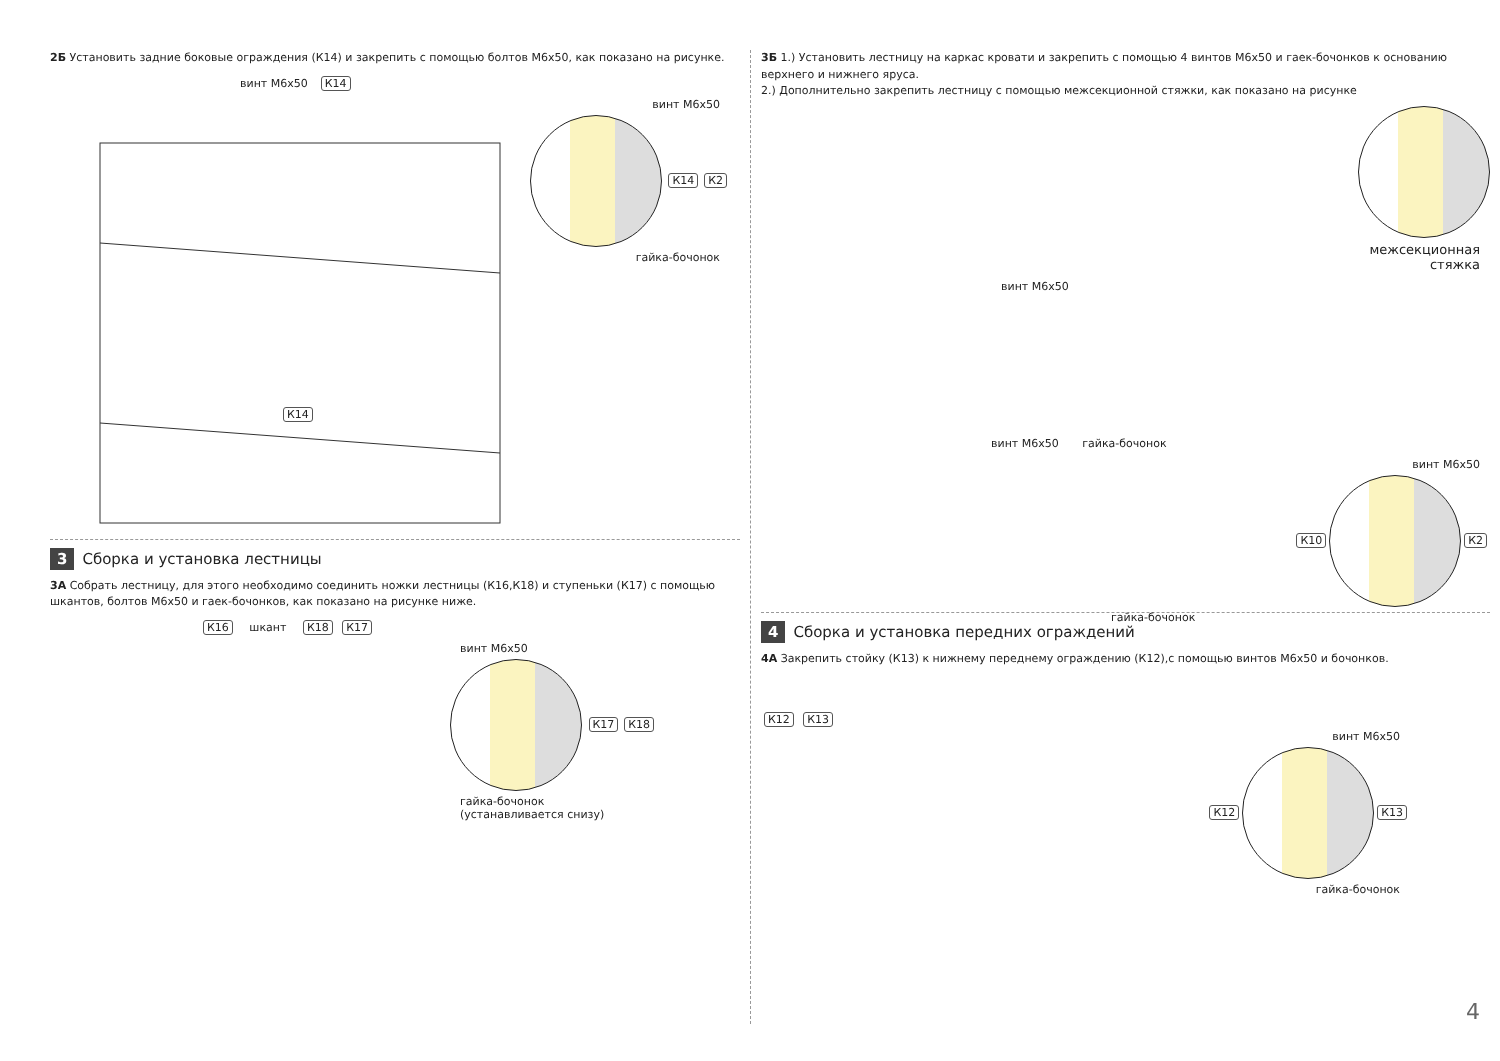2Б Установить задние боковые ограждения (К14) и закрепить с помощью болтов М6х50, как показано на рисунке.
винт М6х50 К14
винт М6х50
К14 К2
гайка-бочонок
К14
3 Сборка и установка лестницы
3А Собрать лестницу, для этого необходимо соединить ножки лестницы (К16,К18) и ступеньки (К17) с помощью шкантов, болтов М6х50 и гаек-бочонков, как показано на рисунке ниже.
К16 шкант К18 К17
винт М6х50
К17 К18
гайка-бочонок
(устанавливается снизу)
3Б 1.) Установить лестницу на каркас кровати и закрепить с помощью 4 винтов М6х50 и гаек-бочонков к основанию верхнего и нижнего яруса.
2.) Дополнительно закрепить лестницу с помощью межсекционной стяжки, как показано на рисунке
межсекционная
стяжка
винт М6х50
винт М6х50 гайка-бочонок
винт М6х50
К10 К2
гайка-бочонок
4 Сборка и установка передних ограждений
4А Закрепить стойку (К13) к нижнему переднему ограждению (К12),с помощью винтов М6х50 и бочонков.
К12 К13
винт М6х50
К12 К13
гайка-бочонок
4